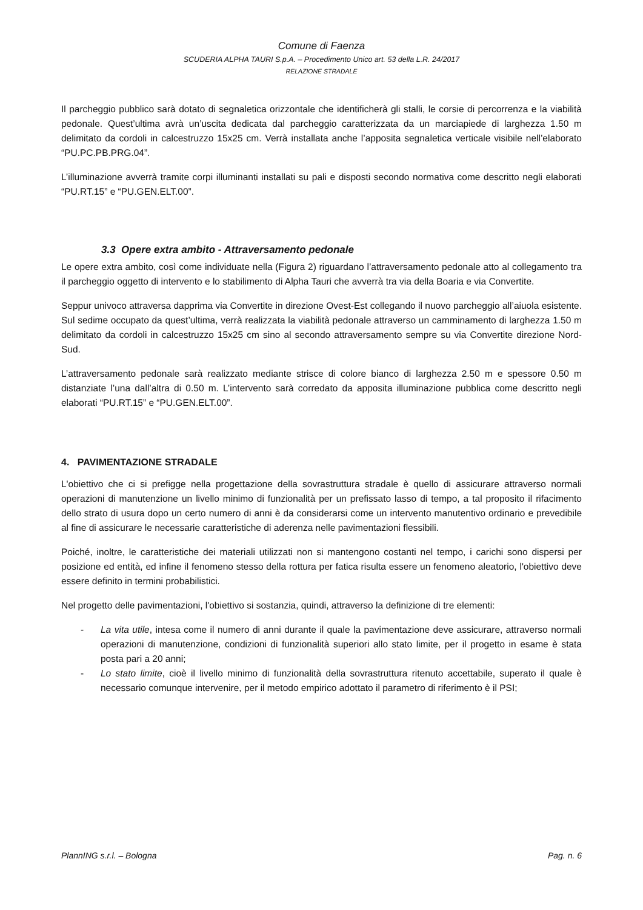Comune di Faenza
SCUDERIA ALPHA TAURI S.p.A. – Procedimento Unico art. 53 della L.R. 24/2017
RELAZIONE STRADALE
Il parcheggio pubblico sarà dotato di segnaletica orizzontale che identificherà gli stalli, le corsie di percorrenza e la viabilità pedonale. Quest’ultima avrà un’uscita dedicata dal parcheggio caratterizzata da un marciapiede di larghezza 1.50 m delimitato da cordoli in calcestruzzo 15x25 cm. Verrà installata anche l’apposita segnaletica verticale visibile nell’elaborato “PU.PC.PB.PRG.04”.
L’illuminazione avverrà tramite corpi illuminanti installati su pali e disposti secondo normativa come descritto negli elaborati “PU.RT.15” e “PU.GEN.ELT.00”.
3.3 Opere extra ambito - Attraversamento pedonale
Le opere extra ambito, così come individuate nella (Figura 2) riguardano l’attraversamento pedonale atto al collegamento tra il parcheggio oggetto di intervento e lo stabilimento di Alpha Tauri che avverrà tra via della Boaria e via Convertite.
Seppur univoco attraversa dapprima via Convertite in direzione Ovest-Est collegando il nuovo parcheggio all’aiuola esistente. Sul sedime occupato da quest’ultima, verrà realizzata la viabilità pedonale attraverso un camminamento di larghezza 1.50 m delimitato da cordoli in calcestruzzo 15x25 cm sino al secondo attraversamento sempre su via Convertite direzione Nord-Sud.
L’attraversamento pedonale sarà realizzato mediante strisce di colore bianco di larghezza 2.50 m e spessore 0.50 m distanziate l’una dall’altra di 0.50 m. L’intervento sarà corredato da apposita illuminazione pubblica come descritto negli elaborati “PU.RT.15” e “PU.GEN.ELT.00”.
4. PAVIMENTAZIONE STRADALE
L'obiettivo che ci si prefigge nella progettazione della sovrastruttura stradale è quello di assicurare attraverso normali operazioni di manutenzione un livello minimo di funzionalità per un prefissato lasso di tempo, a tal proposito il rifacimento dello strato di usura dopo un certo numero di anni è da considerarsi come un intervento manutentivo ordinario e prevedibile al fine di assicurare le necessarie caratteristiche di aderenza nelle pavimentazioni flessibili.
Poiché, inoltre, le caratteristiche dei materiali utilizzati non si mantengono costanti nel tempo, i carichi sono dispersi per posizione ed entità, ed infine il fenomeno stesso della rottura per fatica risulta essere un fenomeno aleatorio, l'obiettivo deve essere definito in termini probabilistici.
Nel progetto delle pavimentazioni, l'obiettivo si sostanzia, quindi, attraverso la definizione di tre elementi:
- La vita utile, intesa come il numero di anni durante il quale la pavimentazione deve assicurare, attraverso normali operazioni di manutenzione, condizioni di funzionalità superiori allo stato limite, per il progetto in esame è stata posta pari a 20 anni;
- Lo stato limite, cioè il livello minimo di funzionalità della sovrastruttura ritenuto accettabile, superato il quale è necessario comunque intervenire, per il metodo empirico adottato il parametro di riferimento è il PSI;
PlannING s.r.l. – Bologna Pag. n. 6